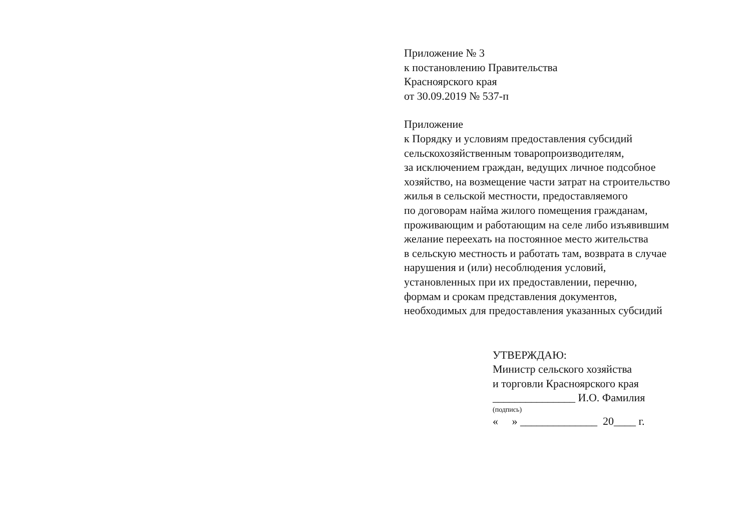Приложение № 3
к постановлению Правительства
Красноярского края
от 30.09.2019 № 537-п
Приложение
к Порядку и условиям предоставления субсидий
сельскохозяйственным товаропроизводителям,
за исключением граждан, ведущих личное подсобное
хозяйство, на возмещение части затрат на строительство
жилья в сельской местности, предоставляемого
по договорам найма жилого помещения гражданам,
проживающим и работающим на селе либо изъявившим
желание переехать на постоянное место жительства
в сельскую местность и работать там, возврата в случае
нарушения и (или) несоблюдения условий,
установленных при их предоставлении, перечню,
формам и срокам представления документов,
необходимых для предоставления указанных субсидий
УТВЕРЖДАЮ:
Министр сельского хозяйства
и торговли Красноярского края
_______________ И.О. Фамилия
(подпись)
« » ______________ 20____ г.